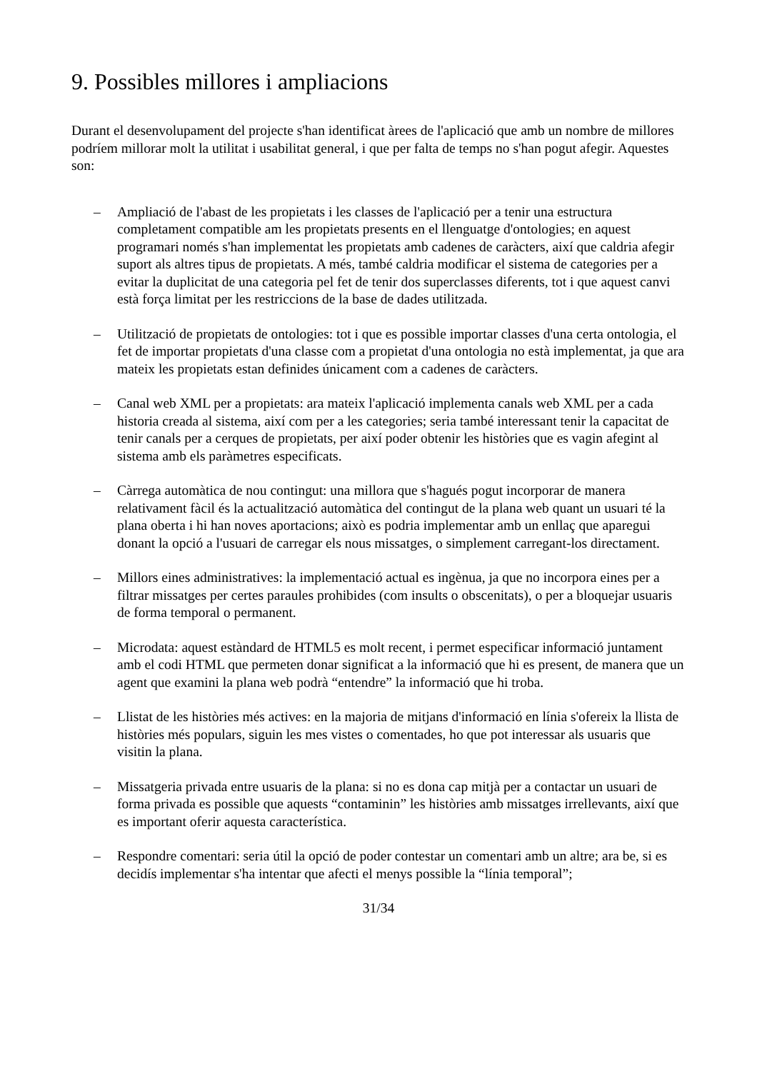9. Possibles millores i ampliacions
Durant el desenvolupament del projecte s'han identificat àrees de l'aplicació que amb un nombre de millores podríem millorar molt la utilitat i usabilitat general, i que per falta de temps no s'han pogut afegir. Aquestes son:
– Ampliació de l'abast de les propietats i les classes de l'aplicació per a tenir una estructura completament compatible am les propietats presents en el llenguatge d'ontologies; en aquest programari només s'han implementat les propietats amb cadenes de caràcters, així que caldria afegir suport als altres tipus de propietats. A més, també caldria modificar el sistema de categories per a evitar la duplicitat de una categoria pel fet de tenir dos superclasses diferents, tot i que aquest canvi està força limitat per les restriccions de la base de dades utilitzada.
– Utilització de propietats de ontologies: tot i que es possible importar classes d'una certa ontologia, el fet de importar propietats d'una classe com a propietat d'una ontologia no està implementat, ja que ara mateix les propietats estan definides únicament com a cadenes de caràcters.
– Canal web XML per a propietats: ara mateix l'aplicació implementa canals web XML per a cada historia creada al sistema, així com per a les categories; seria també interessant tenir la capacitat de tenir canals per a cerques de propietats, per així poder obtenir les històries que es vagin afegint al sistema amb els paràmetres especificats.
– Càrrega automàtica de nou contingut: una millora que s'hagués pogut incorporar de manera relativament fàcil és la actualització automàtica del contingut de la plana web quant un usuari té la plana oberta i hi han noves aportacions; això es podria implementar amb un enllaç que aparegui donant la opció a l'usuari de carregar els nous missatges, o simplement carregant-los directament.
– Millors eines administratives: la implementació actual es ingènua, ja que no incorpora eines per a filtrar missatges per certes paraules prohibides (com insults o obscenitats), o per a bloquejar usuaris de forma temporal o permanent.
– Microdata: aquest estàndard de HTML5 es molt recent, i permet especificar informació juntament amb el codi HTML que permeten donar significat a la informació que hi es present, de manera que un agent que examini la plana web podrà “entendre” la informació que hi troba.
– Llistat de les històries més actives: en la majoria de mitjans d'informació en línia s'ofereix la llista de històries més populars, siguin les mes vistes o comentades, ho que pot interessar als usuaris que visitin la plana.
– Missatgeria privada entre usuaris de la plana: si no es dona cap mitjà per a contactar un usuari de forma privada es possible que aquests “contaminin” les històries amb missatges irrellevants, així que es important oferir aquesta característica.
– Respondre comentari: seria útil la opció de poder contestar un comentari amb un altre; ara be, si es decidís implementar s'ha intentar que afecti el menys possible la “línia temporal”;
31/34